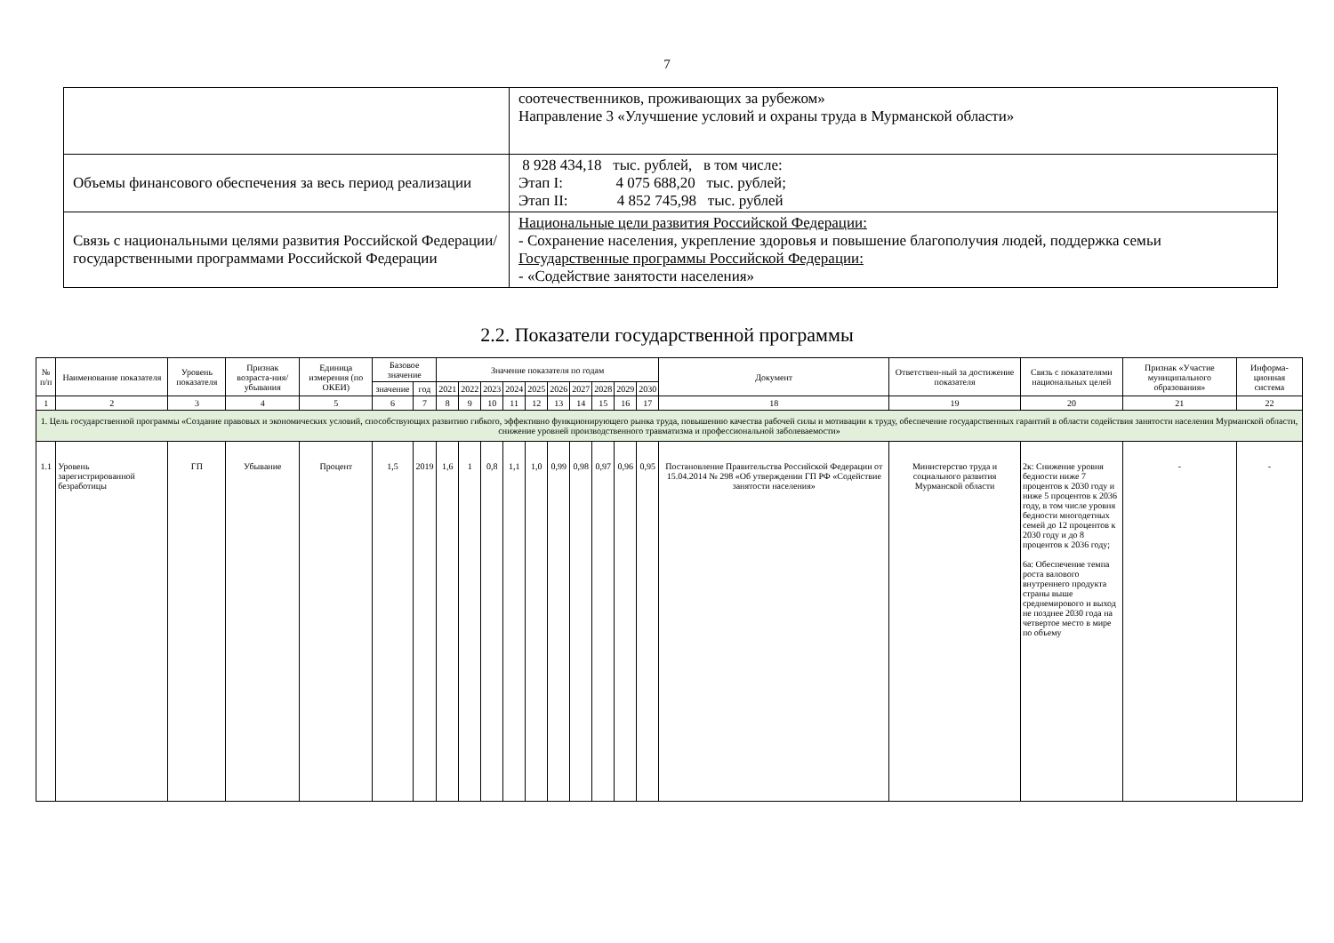7
| | соотечественников, проживающих за рубежом» Направление 3 «Улучшение условий и охраны труда в Мурманской области» |
| Объемы финансового обеспечения за весь период реализации | 8 928 434,18 тыс. рублей, в том числе: Этап I: 4 075 688,20 тыс. рублей; Этап II: 4 852 745,98 тыс. рублей |
| Связь с национальными целями развития Российской Федерации/ государственными программами Российской Федерации | Национальные цели развития Российской Федерации: - Сохранение населения, укрепление здоровья и повышение благополучия людей, поддержка семьи Государственные программы Российской Федерации: - «Содействие занятости населения» |
2.2. Показатели государственной программы
| № п/п | Наименование показателя | Уровень показателя | Признак возраста-ния/ убывания | Единица измерения (по ОКЕИ) | Базовое значение | | Значение показателя по годам | | | | | | | | | | Документ | Ответствен-ный за достижение показателя | Связь с показателями национальных целей | Признак «Участие муниципального образования» | Информа-ционная система |
| --- | --- | --- | --- | --- | --- | --- | --- | --- | --- | --- | --- | --- | --- | --- | --- | --- | --- | --- | --- | --- | --- |
| | | | | | значение | год | 2021 | 2022 | 2023 | 2024 | 2025 | 2026 | 2027 | 2028 | 2029 | 2030 | | | | | |
| 1 | 2 | 3 | 4 | 5 | 6 | 7 | 8 | 9 | 10 | 11 | 12 | 13 | 14 | 15 | 16 | 17 | 18 | 19 | 20 | 21 | 22 |
| 1. Цель государственной программы «Создание правовых и экономических условий, способствующих развитию гибкого, эффективно функционирующего рынка труда, повышению качества рабочей силы и мотивации к труду, обеспечение государственных гарантий в области содействия занятости населения Мурманской области, снижение уровней производственного травматизма и профессиональной заболеваемости» | | | | | | | | | | | | | | | | | | | | | |
| 1.1 | Уровень зарегистрированной безработицы | ГП | Убывание | Процент | 1,5 | 2019 | 1,6 | 1 | 0,8 | 1,1 | 1,0 | 0,99 | 0,98 | 0,97 | 0,96 | 0,95 | Постановление Правительства Российской Федерации от 15.04.2014 № 298 «Об утверждении ГП РФ «Содействие занятости населения» | Министерство труда и социального развития Мурманской области | 2к: Снижение уровня бедности ниже 7 процентов к 2030 году и ниже 5 процентов к 2036 году, в том числе уровня бедности многодетных семей до 12 процентов к 2030 году и до 8 процентов к 2036 году; 6а: Обеспечение темпа роста валового внутреннего продукта страны выше среднемирового и выход не позднее 2030 года на четвертое место в мире по объему | - | - |